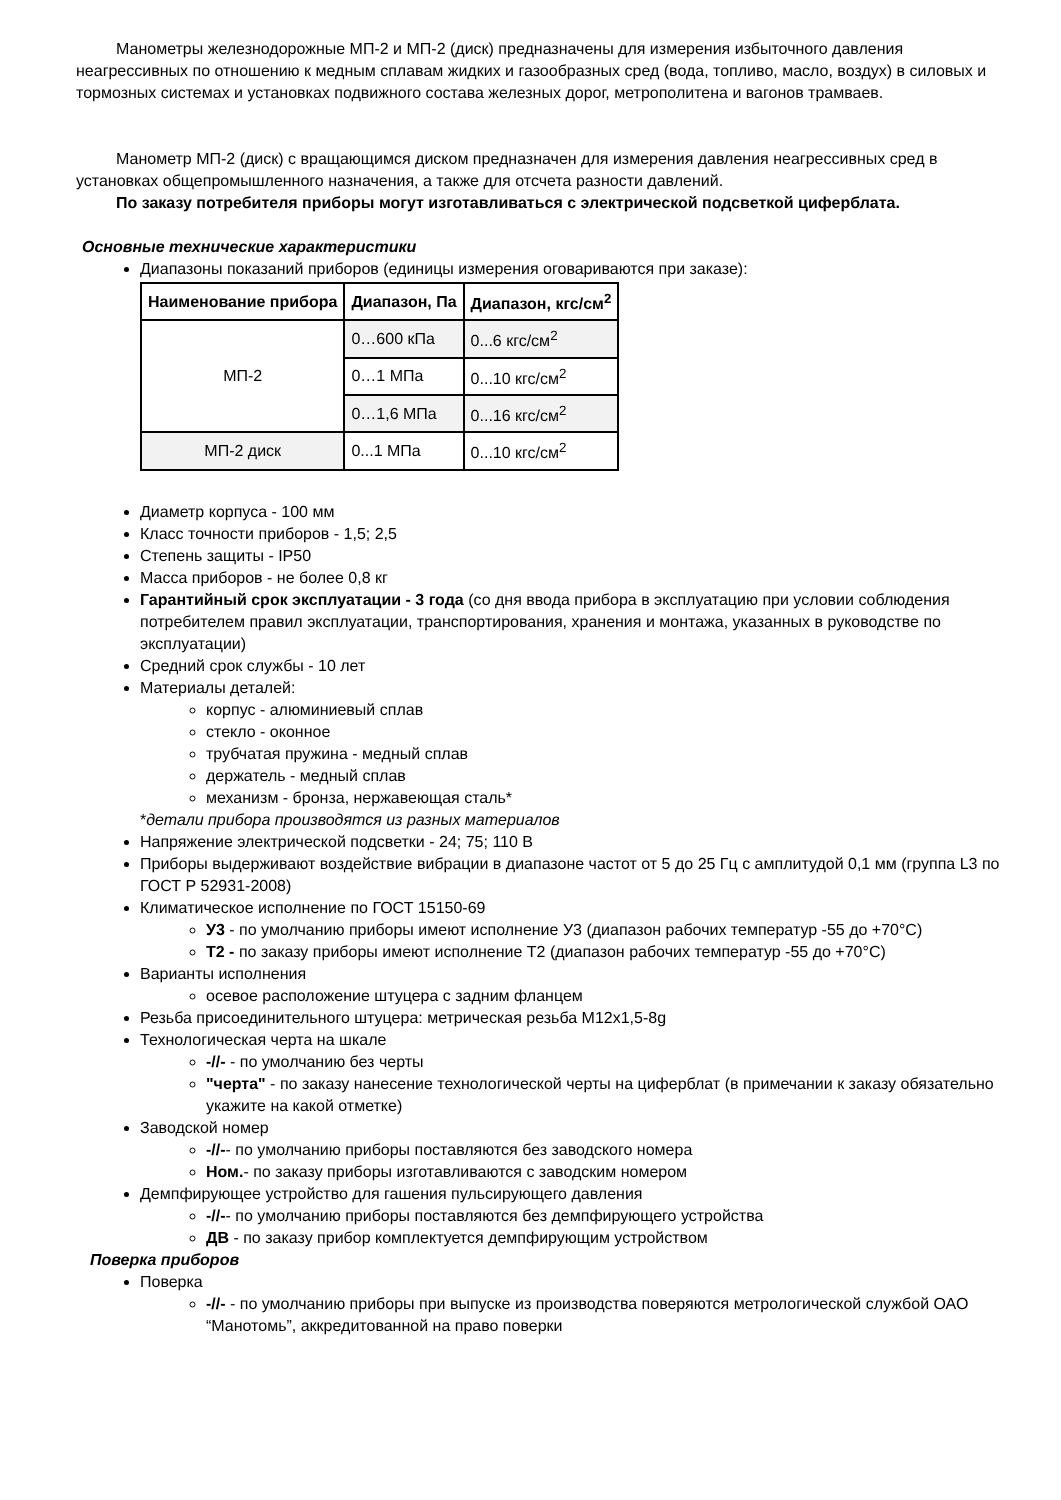Манометры железнодорожные МП-2 и МП-2 (диск) предназначены для измерения избыточного давления неагрессивных по отношению к медным сплавам жидких и газообразных сред (вода, топливо, масло, воздух) в силовых и тормозных системах и установках подвижного состава железных дорог, метрополитена и вагонов трамваев.
Манометр МП-2 (диск) с вращающимся диском предназначен для измерения давления неагрессивных сред в установках общепромышленного назначения, а также для отсчета разности давлений.
По заказу потребителя приборы могут изготавливаться с электрической подсветкой циферблата.
Основные технические характеристики
Диапазоны показаний приборов (единицы измерения оговариваются при заказе):
| Наименование прибора | Диапазон, Па | Диапазон, кгс/см<sup>2</sup> |
| --- | --- | --- |
| МП-2 | 0…600 кПа | 0...6 кгс/см<sup>2</sup> |
| | 0…1 МПа | 0...10 кгс/см<sup>2</sup> |
| | 0…1,6 МПа | 0...16 кгс/см<sup>2</sup> |
| МП-2 диск | 0...1 МПа | 0...10 кгс/см<sup>2</sup> |
Диаметр корпуса - 100 мм
Класс точности приборов - 1,5; 2,5
Степень защиты - IP50
Масса приборов - не более 0,8 кг
Гарантийный срок эксплуатации - 3 года (со дня ввода прибора в эксплуатацию при условии соблюдения потребителем правил эксплуатации, транспортирования, хранения и монтажа, указанных в руководстве по эксплуатации)
Средний срок службы - 10 лет
Материалы деталей:
корпус - алюминиевый сплав
стекло - оконное
трубчатая пружина - медный сплав
держатель - медный сплав
механизм - бронза, нержавеющая сталь*
*детали прибора производятся из разных материалов
Напряжение электрической подсветки - 24; 75; 110 В
Приборы выдерживают воздействие вибрации в диапазоне частот от 5 до 25 Гц с амплитудой 0,1 мм (группа L3 по ГОСТ Р 52931-2008)
Климатическое исполнение по ГОСТ 15150-69
У3 - по умолчанию приборы имеют исполнение У3 (диапазон рабочих температур -55 до +70°С)
Т2 - по заказу приборы имеют исполнение Т2 (диапазон рабочих температур -55 до +70°С)
Варианты исполнения
осевое расположение штуцера с задним фланцем
Резьба присоединительного штуцера: метрическая резьба М12х1,5-8g
Технологическая черта на шкале
-//- - по умолчанию без черты
"черта" - по заказу нанесение технологической черты на циферблат (в примечании к заказу обязательно укажите на какой отметке)
Заводской номер
-//-- по умолчанию приборы поставляются без заводского номера
Ном.- по заказу приборы изготавливаются с заводским номером
Демпфирующее устройство для гашения пульсирующего давления
-//-- по умолчанию приборы поставляются без демпфирующего устройства
ДВ - по заказу прибор комплектуется демпфирующим устройством
Поверка приборов
Поверка
-//- - по умолчанию приборы при выпуске из производства поверяются метрологической службой ОАО “Манотомь”, аккредитованной на право поверки